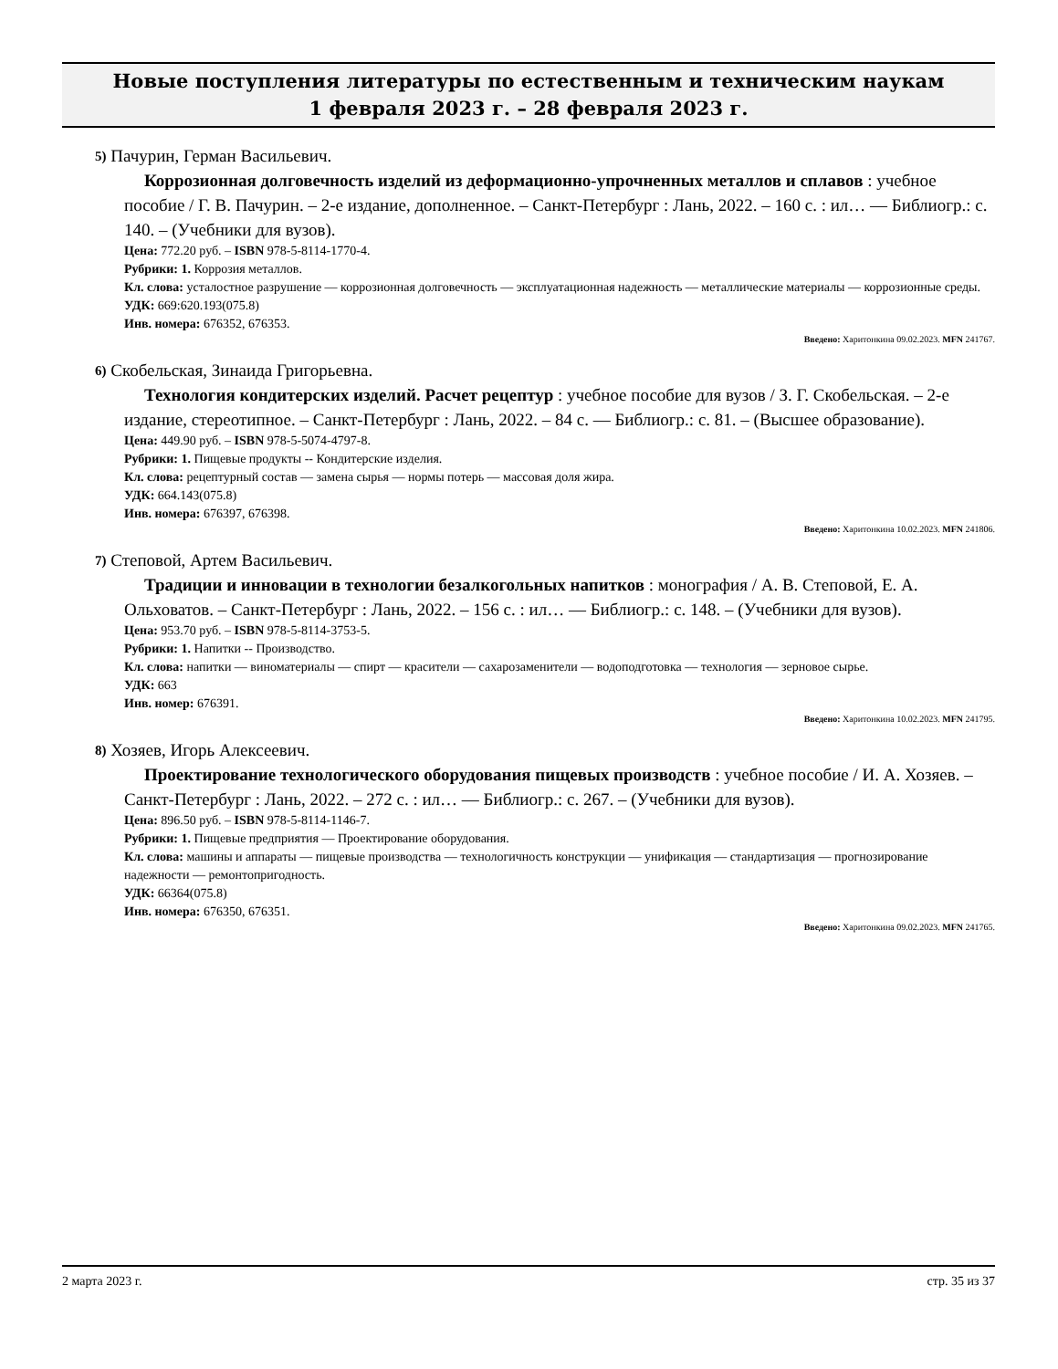Новые поступления литературы по естественным и техническим наукам
1 февраля 2023 г. – 28 февраля 2023 г.
5) Пачурин, Герман Васильевич.
Коррозионная долговечность изделий из деформационно-упрочненных металлов и сплавов : учебное пособие / Г. В. Пачурин. – 2-е издание, дополненное. – Санкт-Петербург : Лань, 2022. – 160 с. : ил… — Библиогр.: с. 140. – (Учебники для вузов).
Цена: 772.20 руб. – ISBN 978-5-8114-1770-4.
Рубрики: 1. Коррозия металлов.
Кл. слова: усталостное разрушение — коррозионная долговечность — эксплуатационная надежность — металлические материалы — коррозионные среды.
УДК: 669:620.193(075.8)
Инв. номера: 676352, 676353.
Введено: Харитонкина 09.02.2023. MFN 241767.
6) Скобельская, Зинаида Григорьевна.
Технология кондитерских изделий. Расчет рецептур : учебное пособие для вузов / З. Г. Скобельская. – 2-е издание, стереотипное. – Санкт-Петербург : Лань, 2022. – 84 с. — Библиогр.: с. 81. – (Высшее образование).
Цена: 449.90 руб. – ISBN 978-5-5074-4797-8.
Рубрики: 1. Пищевые продукты -- Кондитерские изделия.
Кл. слова: рецептурный состав — замена сырья — нормы потерь — массовая доля жира.
УДК: 664.143(075.8)
Инв. номера: 676397, 676398.
Введено: Харитонкина 10.02.2023. MFN 241806.
7) Степовой, Артем Васильевич.
Традиции и инновации в технологии безалкогольных напитков : монография / А. В. Степовой, Е. А. Ольховатов. – Санкт-Петербург : Лань, 2022. – 156 с. : ил… — Библиогр.: с. 148. – (Учебники для вузов).
Цена: 953.70 руб. – ISBN 978-5-8114-3753-5.
Рубрики: 1. Напитки -- Производство.
Кл. слова: напитки — виноматериалы — спирт — красители — сахарозаменители — водоподготовка — технология — зерновое сырье.
УДК: 663
Инв. номер: 676391.
Введено: Харитонкина 10.02.2023. MFN 241795.
8) Хозяев, Игорь Алексеевич.
Проектирование технологического оборудования пищевых производств : учебное пособие / И. А. Хозяев. – Санкт-Петербург : Лань, 2022. – 272 с. : ил… — Библиогр.: с. 267. – (Учебники для вузов).
Цена: 896.50 руб. – ISBN 978-5-8114-1146-7.
Рубрики: 1. Пищевые предприятия — Проектирование оборудования.
Кл. слова: машины и аппараты — пищевые производства — технологичность конструкции — унификация — стандартизация — прогнозирование надежности — ремонтопригодность.
УДК: 66364(075.8)
Инв. номера: 676350, 676351.
Введено: Харитонкина 09.02.2023. MFN 241765.
2 марта 2023 г. стр. 35 из 37